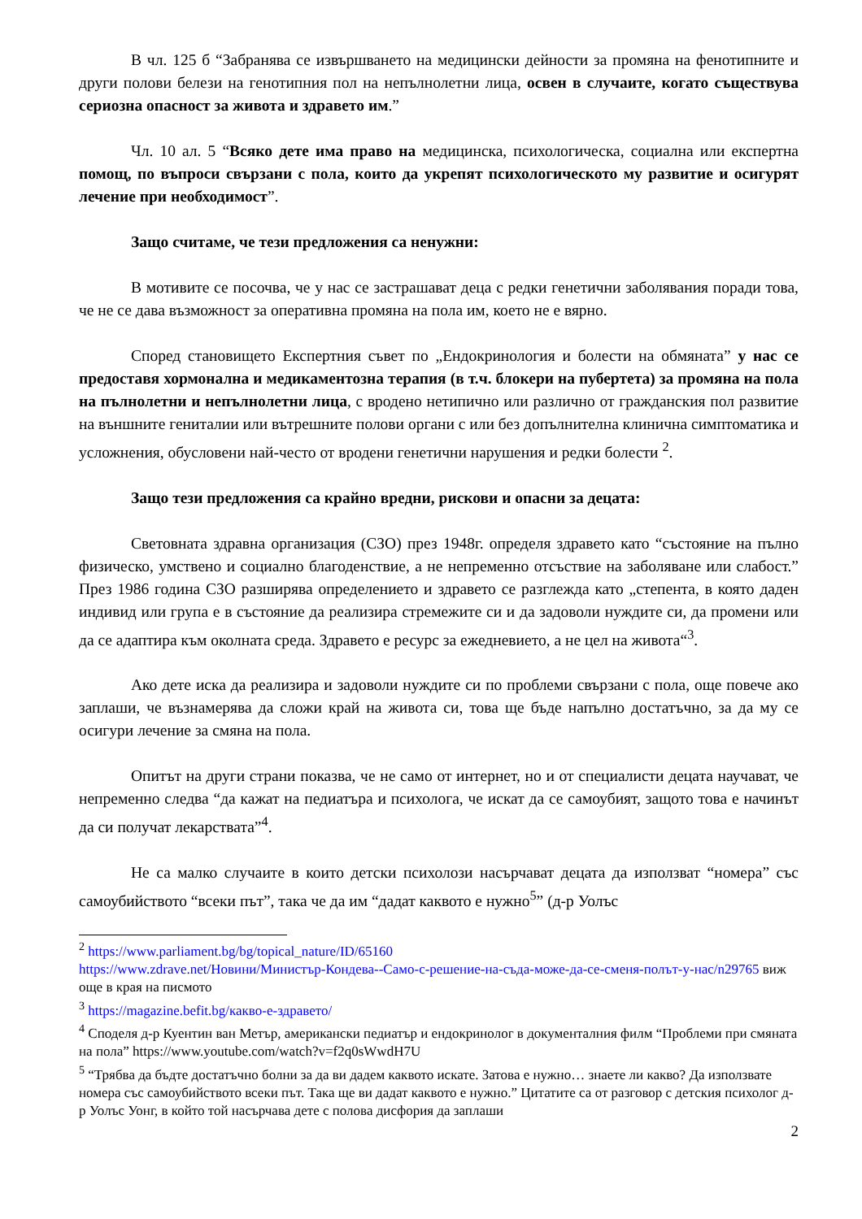В чл. 125 б “Забранява се извършването на медицински дейности за промяна на фенотипните и други полови белези на генотипния пол на непълнолетни лица, освен в случаите, когато съществува сериозна опасност за живота и здравето им.”
Чл. 10 ал. 5 “Всяко дете има право на медицинска, психологическа, социална или експертна помощ, по въпроси свързани с пола, които да укрепят психологическото му развитие и осигурят лечение при необходимост”.
Защо считаме, че тези предложения са ненужни:
В мотивите се посочва, че у нас се застрашават деца с редки генетични заболявания поради това, че не се дава възможност за оперативна промяна на пола им, което не е вярно.
Според становището Експертния съвет по „Ендокринология и болести на обмяната” у нас се предоставя хормонална и медикаментозна терапия (в т.ч. блокери на пубертета) за промяна на пола на пълнолетни и непълнолетни лица, с вродено нетипично или различно от гражданския пол развитие на външните гениталии или вътрешните полови органи с или без допълнителна клинична симптоматика и усложнения, обусловени най-често от вродени генетични нарушения и редки болести <sup>2</sup>.
Защо тези предложения са крайно вредни, рискови и опасни за децата:
Световната здравна организация (СЗО) през 1948г. определя здравето като “състояние на пълно физическо, умствено и социално благоденствие, а не непременно отсъствие на заболяване или слабост.” През 1986 година СЗО разширява определението и здравето се разглежда като „степента, в която даден индивид или група е в състояние да реализира стремежите си и да задоволи нуждите си, да промени или да се адаптира към околната среда. Здравето е ресурс за ежедневието, а не цел на живота“<sup>3</sup>.
Ако дете иска да реализира и задоволи нуждите си по проблеми свързани с пола, още повече ако заплаши, че възнамерява да сложи край на живота си, това ще бъде напълно достатъчно, за да му се осигури лечение за смяна на пола.
Опитът на други страни показва, че не само от интернет, но и от специалисти децата научават, че непременно следва “да кажат на педиатъра и психолога, че искат да се самоубият, защото това е начинът да си получат лекарствата”<sup>4</sup>.
Не са малко случаите в които детски психолози насърчават децата да използват “номера” със самоубийството “всеки път”, така че да им “дадат каквото е нужно<sup>5</sup>” (д-р Уолъс
<sup>2</sup> https://www.parliament.bg/bg/topical_nature/ID/65160
https://www.zdrave.net/Новини/Министър-Кондева--Само-с-решение-на-съда-може-да-се-сменя-полът-у-нас/n29765 виж още в края на писмото
<sup>3</sup> https://magazine.befit.bg/какво-е-здравето/
<sup>4</sup> Споделя д-р Куентин ван Метър, американски педиатър и ендокринолог в документалния филм “Проблеми при смяната на пола” https://www.youtube.com/watch?v=f2q0sWwdH7U
<sup>5</sup> “Трябва да бъдте достатъчно болни за да ви дадем каквото искате. Затова е нужно… знаете ли какво? Да използвате номера със самоубийството всеки път. Така ще ви дадат каквото е нужно.” Цитатите са от разговор с детския психолог д-р Уолъс Уонг, в който той насърчава дете с полова дисфория да заплаши
2